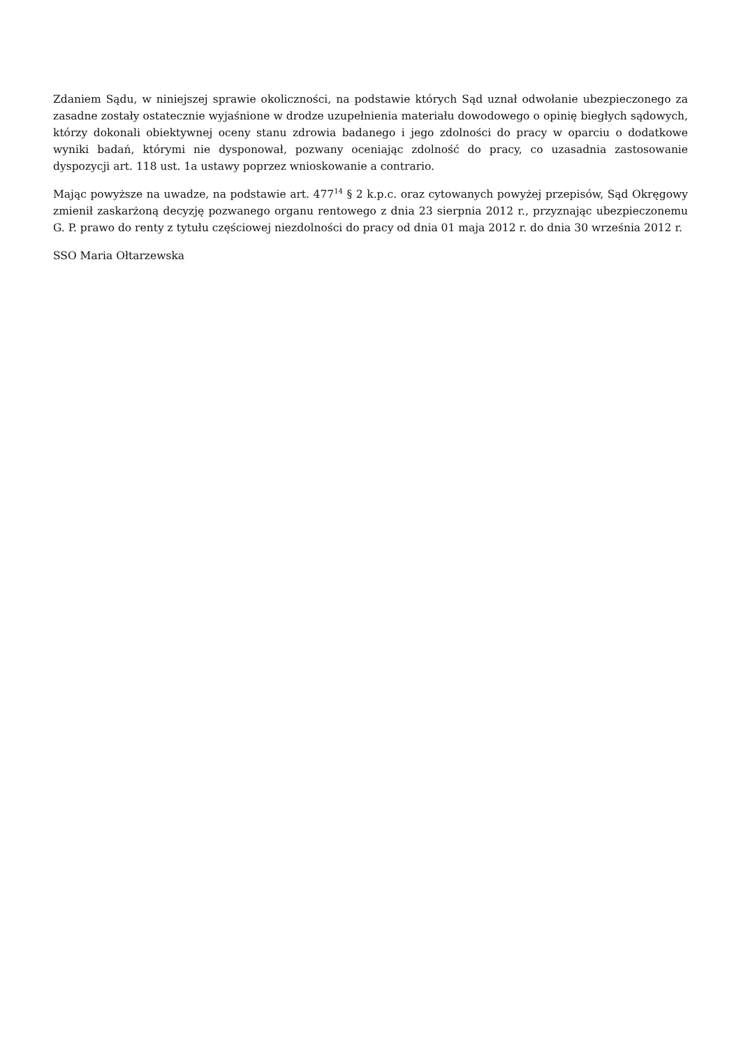Zdaniem Sądu, w niniejszej sprawie okoliczności, na podstawie których Sąd uznał odwołanie ubezpieczonego za zasadne zostały ostatecznie wyjaśnione w drodze uzupełnienia materiału dowodowego o opinię biegłych sądowych, którzy dokonali obiektywnej oceny stanu zdrowia badanego i jego zdolności do pracy w oparciu o dodatkowe wyniki badań, którymi nie dysponował, pozwany oceniając zdolność do pracy, co uzasadnia zastosowanie dyspozycji art. 118 ust. 1a ustawy poprzez wnioskowanie a contrario.
Mając powyższe na uwadze, na podstawie art. 477<sup>14</sup> § 2 k.p.c. oraz cytowanych powyżej przepisów, Sąd Okręgowy zmienił zaskarżoną decyzję pozwanego organu rentowego z dnia 23 sierpnia 2012 r., przyznając ubezpieczonemu G. P. prawo do renty z tytułu częściowej niezdolności do pracy od dnia 01 maja 2012 r. do dnia 30 września 2012 r.
SSO Maria Ołtarzewska